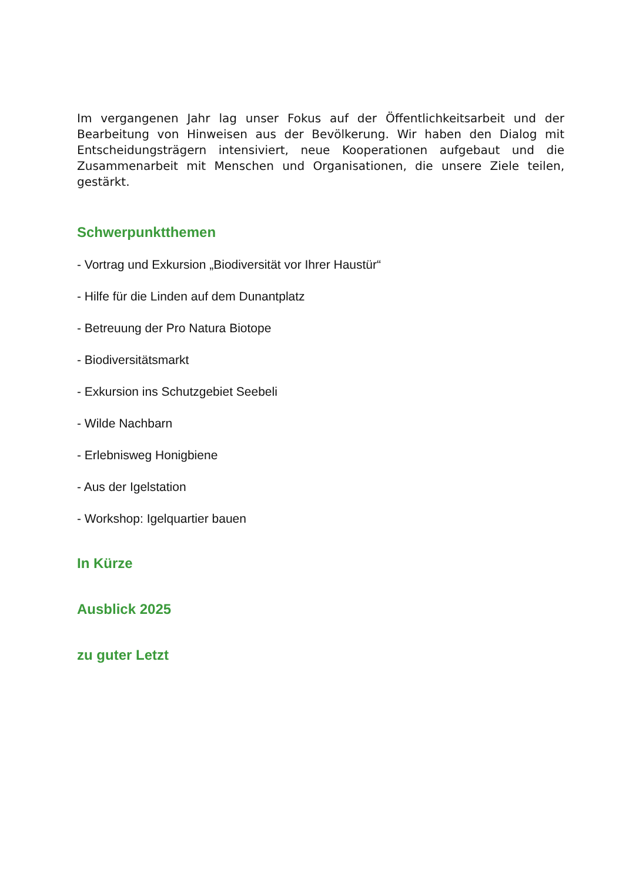Im vergangenen Jahr lag unser Fokus auf der Öffentlichkeitsarbeit und der Bearbeitung von Hinweisen aus der Bevölkerung. Wir haben den Dialog mit Entscheidungsträgern intensiviert, neue Kooperationen aufgebaut und die Zusammenarbeit mit Menschen und Organisationen, die unsere Ziele teilen, gestärkt.
Schwerpunktthemen
- Vortrag und Exkursion „Biodiversität vor Ihrer Haustür“
- Hilfe für die Linden auf dem Dunantplatz
- Betreuung der Pro Natura Biotope
- Biodiversitätsmarkt
- Exkursion ins Schutzgebiet Seebeli
- Wilde Nachbarn
- Erlebnisweg Honigbiene
- Aus der Igelstation
- Workshop: Igelquartier bauen
In Kürze
Ausblick 2025
zu guter Letzt